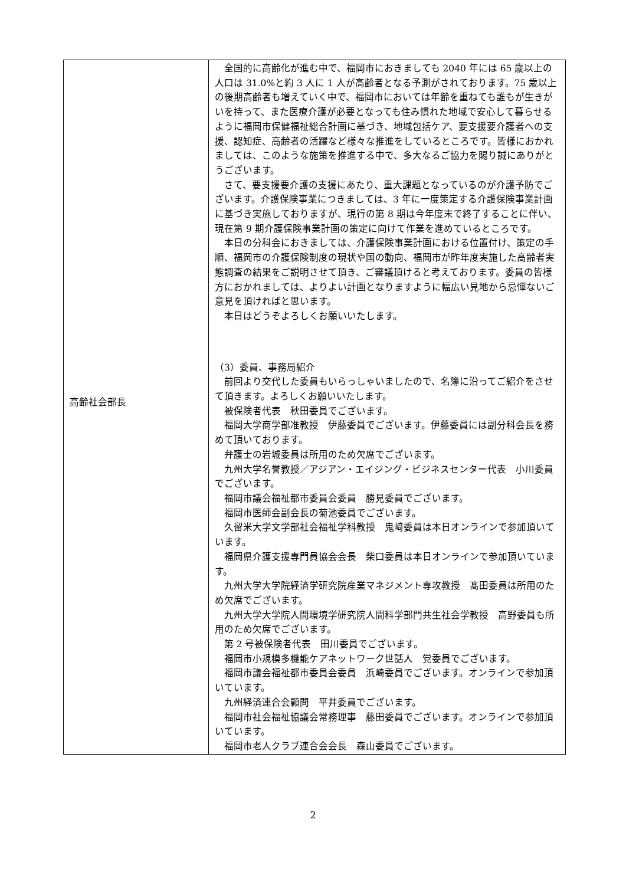| 高齢社会部長 | 全国的に高齢化が進む中で、福岡市におきましても 2040 年には 65 歳以上の人口は 31.0%と約 3 人に 1 人が高齢者となる予測がされております。75 歳以上の後期高齢者も増えていく中で、福岡市においては年齢を重ねても誰もが生きがいを持って、また医療介護が必要となっても住み慣れた地域で安心して暮らせるように福岡市保健福祉総合計画に基づき、地域包括ケア、要支援要介護者への支援、認知症、高齢者の活躍など様々な推進をしているところです。皆様におかれましては、このような施策を推進する中で、多大なるご協力を賜り誠にありがとうございます。 さて、要支援要介護の支援にあたり、重大課題となっているのが介護予防でございます。介護保険事業につきましては、3 年に一度策定する介護保険事業計画に基づき実施しておりますが、現行の第 8 期は今年度末で終了することに伴い、現在第 9 期介護保険事業計画の策定に向けて作業を進めているところです。 本日の分科会におきましては、介護保険事業計画における位置付け、策定の手順、福岡市の介護保険制度の現状や国の動向、福岡市が昨年度実施した高齢者実態調査の結果をご説明させて頂き、ご審議頂けると考えております。委員の皆様方におかれましては、よりよい計画となりますように幅広い見地から忌憚ないご意見を頂ければと思います。 本日はどうぞよろしくお願いいたします。 （3）委員、事務局紹介 前回より交代した委員もいらっしゃいましたので、名簿に沿ってご紹介をさせて頂きます。よろしくお願いいたします。 被保険者代表 秋田委員でございます。 福岡大学商学部准教授 伊藤委員でございます。伊藤委員には副分科会長を務めて頂いております。 弁護士の岩城委員は所用のため欠席でございます。 九州大学名誉教授／アジアン・エイジング・ビジネスセンター代表 小川委員でございます。 福岡市議会福祉都市委員会委員 勝見委員でございます。 福岡市医師会副会長の菊池委員でございます。 久留米大学文学部社会福祉学科教授 鬼﨑委員は本日オンラインで参加頂いています。 福岡県介護支援専門員協会会長 柴口委員は本日オンラインで参加頂いています。 九州大学大学院経済学研究院産業マネジメント専攻教授 髙田委員は所用のため欠席でございます。 九州大学大学院人間環境学研究院人間科学部門共生社会学教授 高野委員も所用のため欠席でございます。 第 2 号被保険者代表 田川委員でございます。 福岡市小規模多機能ケアネットワーク世話人 党委員でございます。 福岡市議会福祉都市委員会委員 浜崎委員でございます。オンラインで参加頂いています。 九州経済連合会顧問 平井委員でございます。 福岡市社会福祉協議会常務理事 藤田委員でございます。オンラインで参加頂いています。 福岡市老人クラブ連合会会長 森山委員でございます。 |
2